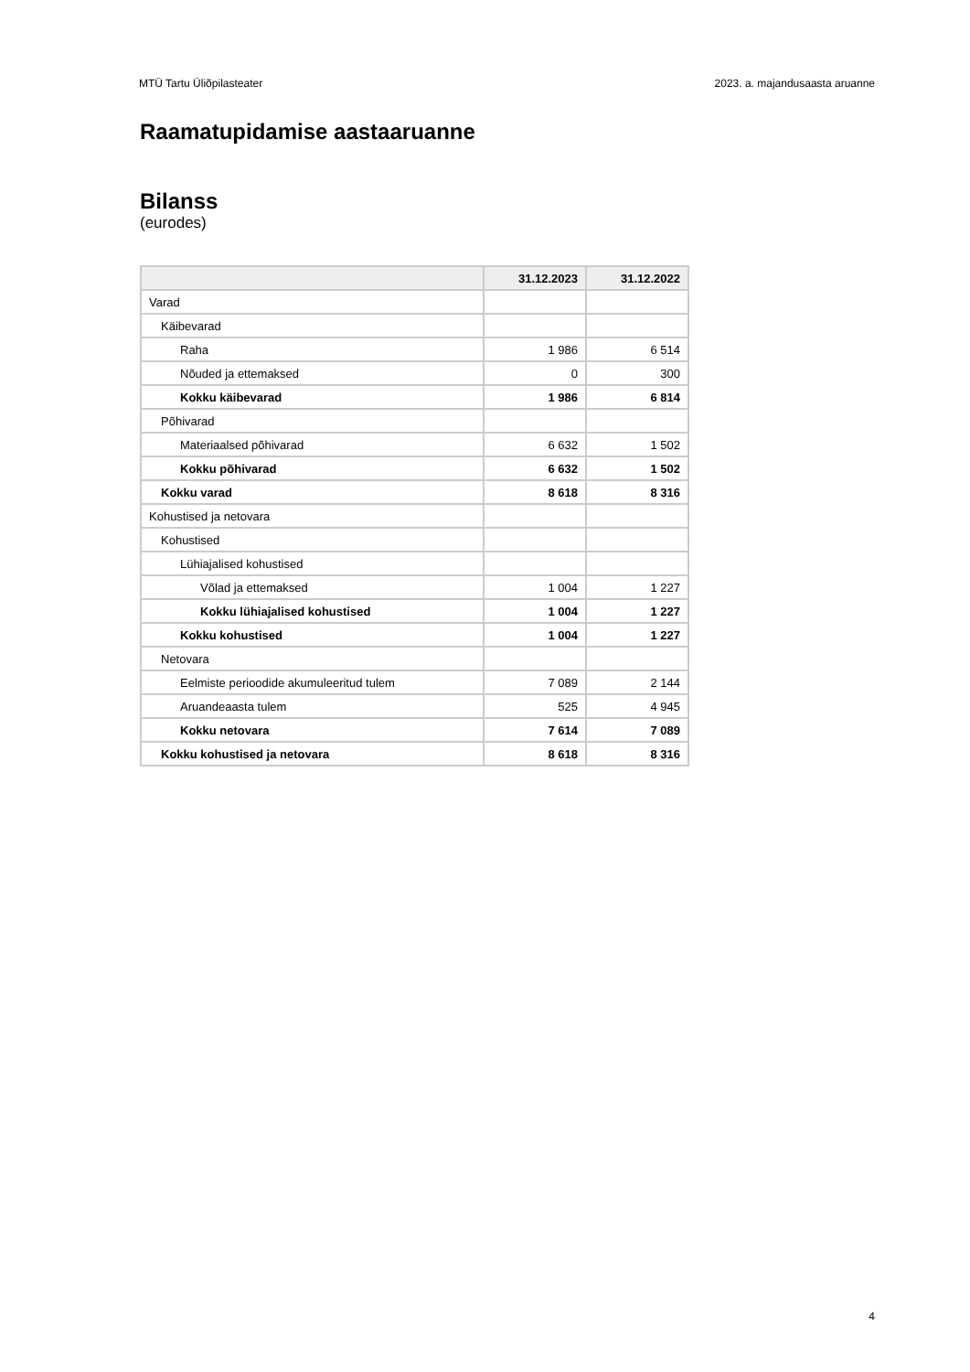MTÜ Tartu Üliõpilasteater 2023. a. majandusaasta aruanne
Raamatupidamise aastaaruanne
Bilanss
(eurodes)
| | 31.12.2023 | 31.12.2022 |
| --- | --- | --- |
| Varad | | |
| Käibevarad | | |
| Raha | 1 986 | 6 514 |
| Nõuded ja ettemaksed | 0 | 300 |
| Kokku käibevarad | 1 986 | 6 814 |
| Põhivarad | | |
| Materiaalsed põhivarad | 6 632 | 1 502 |
| Kokku põhivarad | 6 632 | 1 502 |
| Kokku varad | 8 618 | 8 316 |
| Kohustised ja netovara | | |
| Kohustised | | |
| Lühiajalised kohustised | | |
| Võlad ja ettemaksed | 1 004 | 1 227 |
| Kokku lühiajalised kohustised | 1 004 | 1 227 |
| Kokku kohustised | 1 004 | 1 227 |
| Netovara | | |
| Eelmiste perioodide akumuleeritud tulem | 7 089 | 2 144 |
| Aruandeaasta tulem | 525 | 4 945 |
| Kokku netovara | 7 614 | 7 089 |
| Kokku kohustised ja netovara | 8 618 | 8 316 |
4